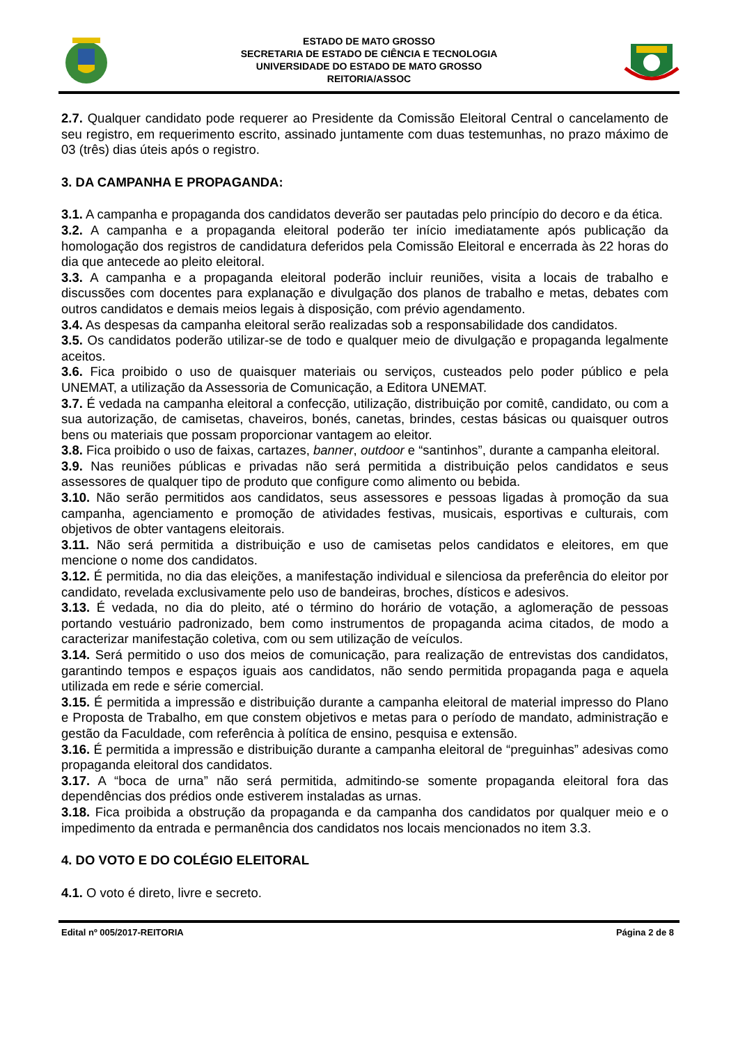ESTADO DE MATO GROSSO
SECRETARIA DE ESTADO DE CIÊNCIA E TECNOLOGIA
UNIVERSIDADE DO ESTADO DE MATO GROSSO
REITORIA/ASSOC
2.7. Qualquer candidato pode requerer ao Presidente da Comissão Eleitoral Central o cancelamento de seu registro, em requerimento escrito, assinado juntamente com duas testemunhas, no prazo máximo de 03 (três) dias úteis após o registro.
3. DA CAMPANHA E PROPAGANDA:
3.1. A campanha e propaganda dos candidatos deverão ser pautadas pelo princípio do decoro e da ética.
3.2. A campanha e a propaganda eleitoral poderão ter início imediatamente após publicação da homologação dos registros de candidatura deferidos pela Comissão Eleitoral e encerrada às 22 horas do dia que antecede ao pleito eleitoral.
3.3. A campanha e a propaganda eleitoral poderão incluir reuniões, visita a locais de trabalho e discussões com docentes para explanação e divulgação dos planos de trabalho e metas, debates com outros candidatos e demais meios legais à disposição, com prévio agendamento.
3.4. As despesas da campanha eleitoral serão realizadas sob a responsabilidade dos candidatos.
3.5. Os candidatos poderão utilizar-se de todo e qualquer meio de divulgação e propaganda legalmente aceitos.
3.6. Fica proibido o uso de quaisquer materiais ou serviços, custeados pelo poder público e pela UNEMAT, a utilização da Assessoria de Comunicação, a Editora UNEMAT.
3.7. É vedada na campanha eleitoral a confecção, utilização, distribuição por comitê, candidato, ou com a sua autorização, de camisetas, chaveiros, bonés, canetas, brindes, cestas básicas ou quaisquer outros bens ou materiais que possam proporcionar vantagem ao eleitor.
3.8. Fica proibido o uso de faixas, cartazes, banner, outdoor e “santinhos”, durante a campanha eleitoral.
3.9. Nas reuniões públicas e privadas não será permitida a distribuição pelos candidatos e seus assessores de qualquer tipo de produto que configure como alimento ou bebida.
3.10. Não serão permitidos aos candidatos, seus assessores e pessoas ligadas à promoção da sua campanha, agenciamento e promoção de atividades festivas, musicais, esportivas e culturais, com objetivos de obter vantagens eleitorais.
3.11. Não será permitida a distribuição e uso de camisetas pelos candidatos e eleitores, em que mencione o nome dos candidatos.
3.12. É permitida, no dia das eleições, a manifestação individual e silenciosa da preferência do eleitor por candidato, revelada exclusivamente pelo uso de bandeiras, broches, dísticos e adesivos.
3.13. É vedada, no dia do pleito, até o término do horário de votação, a aglomeração de pessoas portando vestuário padronizado, bem como instrumentos de propaganda acima citados, de modo a caracterizar manifestação coletiva, com ou sem utilização de veículos.
3.14. Será permitido o uso dos meios de comunicação, para realização de entrevistas dos candidatos, garantindo tempos e espaços iguais aos candidatos, não sendo permitida propaganda paga e aquela utilizada em rede e série comercial.
3.15. É permitida a impressão e distribuição durante a campanha eleitoral de material impresso do Plano e Proposta de Trabalho, em que constem objetivos e metas para o período de mandato, administração e gestão da Faculdade, com referência à política de ensino, pesquisa e extensão.
3.16. É permitida a impressão e distribuição durante a campanha eleitoral de “preguinhas” adesivas como propaganda eleitoral dos candidatos.
3.17. A “boca de urna” não será permitida, admitindo-se somente propaganda eleitoral fora das dependências dos prédios onde estiverem instaladas as urnas.
3.18. Fica proibida a obstrução da propaganda e da campanha dos candidatos por qualquer meio e o impedimento da entrada e permanência dos candidatos nos locais mencionados no item 3.3.
4. DO VOTO E DO COLÉGIO ELEITORAL
4.1. O voto é direto, livre e secreto.
Edital nº 005/2017-REITORIA Página 2 de 8